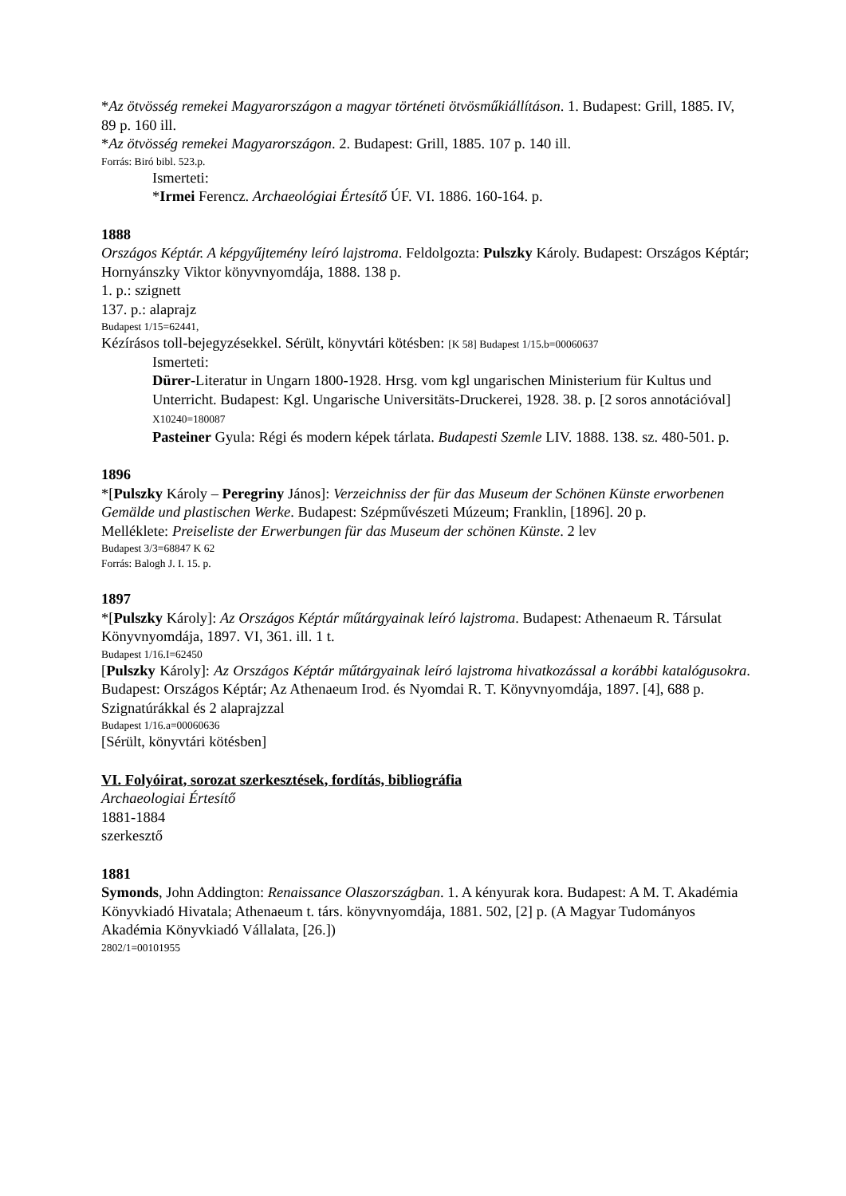*Az ötvösség remekei Magyarországon a magyar történeti ötvösműkiállításon. 1. Budapest: Grill, 1885. IV, 89 p. 160 ill.
*Az ötvösség remekei Magyarországon. 2. Budapest: Grill, 1885. 107 p. 140 ill.
Forrás: Biró bibl. 523.p.
Ismerteti:
*Irmei Ferencz. Archaeológiai Értesítő ÚF. VI. 1886. 160-164. p.
1888
Országos Képtár. A képgyűjtemény leíró lajstroma. Feldolgozta: Pulszky Károly. Budapest: Országos Képtár; Hornyánszky Viktor könyvnyomdája, 1888. 138 p.
1. p.: szignett
137. p.: alaprajz
Budapest 1/15=62441,
Kézírásos toll-bejegyzésekkel. Sérült, könyvtári kötésben: [K 58] Budapest 1/15.b=00060637
Ismerteti:
Dürer-Literatur in Ungarn 1800-1928. Hrsg. vom kgl ungarischen Ministerium für Kultus und Unterricht. Budapest: Kgl. Ungarische Universitäts-Druckerei, 1928. 38. p. [2 soros annotációval] X10240=180087
Pasteiner Gyula: Régi és modern képek tárlata. Budapesti Szemle LIV. 1888. 138. sz. 480-501. p.
1896
*[Pulszky Károly – Peregriny János]: Verzeichniss der für das Museum der Schönen Künste erworbenen Gemälde und plastischen Werke. Budapest: Szépművészeti Múzeum; Franklin, [1896]. 20 p.
Melléklete: Preiseliste der Erwerbungen für das Museum der schönen Künste. 2 lev
Budapest 3/3=68847 K 62
Forrás: Balogh J. I. 15. p.
1897
*[Pulszky Károly]: Az Országos Képtár műtárgyainak leíró lajstroma. Budapest: Athenaeum R. Társulat Könyvnyomdája, 1897. VI, 361. ill. 1 t.
Budapest 1/16.I=62450
[Pulszky Károly]: Az Országos Képtár műtárgyainak leíró lajstroma hivatkozással a korábbi katalógusokra. Budapest: Országos Képtár; Az Athenaeum Irod. és Nyomdai R. T. Könyvnyomdája, 1897. [4], 688 p.
Szignatúrákkal és 2 alaprajzzal
Budapest 1/16.a=00060636
[Sérült, könyvtári kötésben]
VI. Folyóirat, sorozat szerkesztések, fordítás, bibliográfia
Archaeologiai Értesítő
1881-1884
szerkesztő
1881
Symonds, John Addington: Renaissance Olaszországban. 1. A kényurak kora. Budapest: A M. T. Akadémia Könyvkiadó Hivatala; Athenaeum t. társ. könyvnyomdája, 1881. 502, [2] p. (A Magyar Tudományos Akadémia Könyvkiadó Vállalata, [26.])
2802/1=00101955